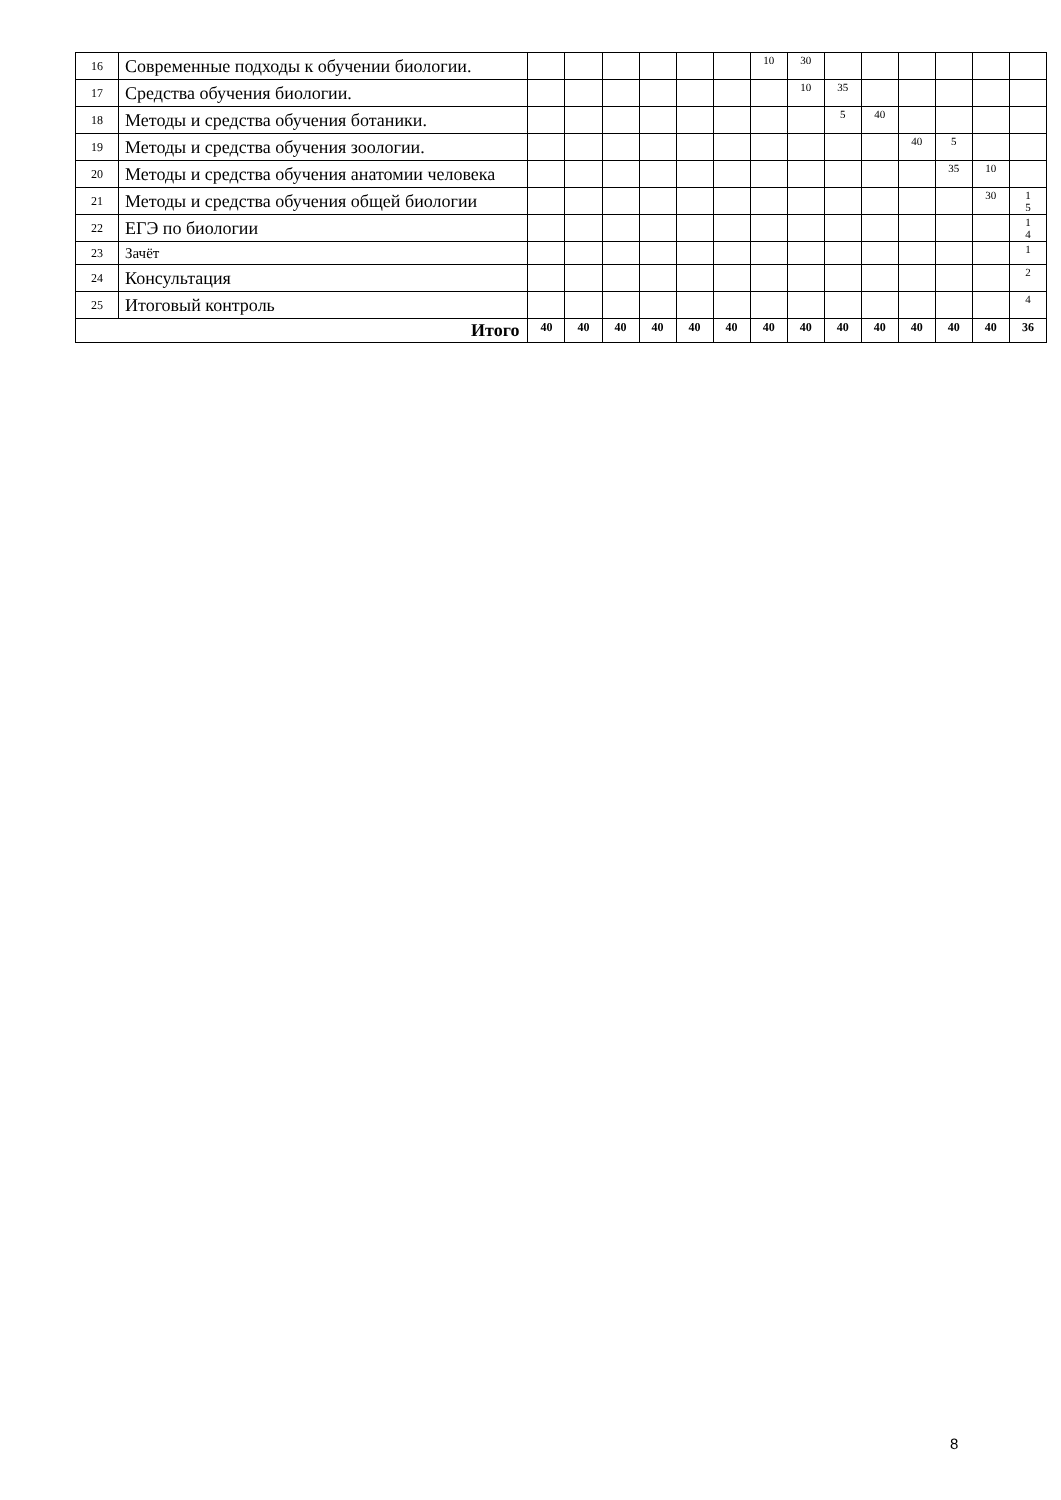| 16 | Современные подходы к обучении биологии. | | | | | | | 10 | 30 | | | | | | |
| 17 | Средства обучения биологии. | | | | | | | | 10 | 35 | | | | | |
| 18 | Методы и средства обучения ботаники. | | | | | | | | | 5 | 40 | | | | |
| 19 | Методы и средства обучения зоологии. | | | | | | | | | | | 40 | 5 | | |
| 20 | Методы и средства обучения анатомии человека | | | | | | | | | | | | 35 | 10 | |
| 21 | Методы и средства обучения общей биологии | | | | | | | | | | | | | 30 | 1 5 |
| 22 | ЕГЭ по биологии | | | | | | | | | | | | | | 1 4 |
| 23 | Зачёт | | | | | | | | | | | | | | 1 |
| 24 | Консультация | | | | | | | | | | | | | | 2 |
| 25 | Итоговый контроль | | | | | | | | | | | | | | 4 |
| Итого | | 40 | 40 | 40 | 40 | 40 | 40 | 40 | 40 | 40 | 40 | 40 | 40 | 40 | 36 |
8